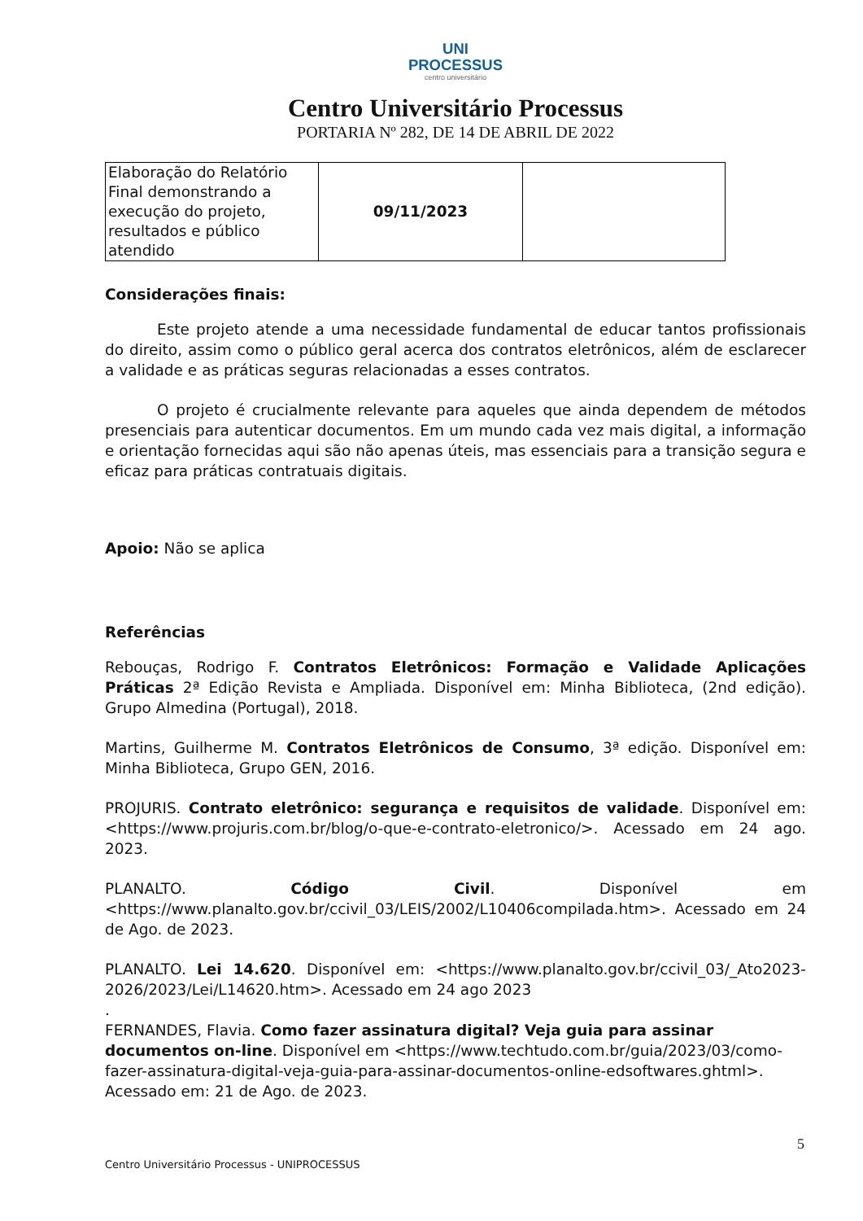UNI
PROCESSUS
centro universitário
Centro Universitário Processus
PORTARIA Nº 282, DE 14 DE ABRIL DE 2022
| Elaboração do Relatório Final demonstrando a execução do projeto, resultados e público atendido | 09/11/2023 | |
Considerações finais:
Este projeto atende a uma necessidade fundamental de educar tantos profissionais do direito, assim como o público geral acerca dos contratos eletrônicos, além de esclarecer a validade e as práticas seguras relacionadas a esses contratos.
O projeto é crucialmente relevante para aqueles que ainda dependem de métodos presenciais para autenticar documentos. Em um mundo cada vez mais digital, a informação e orientação fornecidas aqui são não apenas úteis, mas essenciais para a transição segura e eficaz para práticas contratuais digitais.
Apoio: Não se aplica
Referências
Rebouças, Rodrigo F. Contratos Eletrônicos: Formação e Validade Aplicações Práticas 2ª Edição Revista e Ampliada. Disponível em: Minha Biblioteca, (2nd edição). Grupo Almedina (Portugal), 2018.
Martins, Guilherme M. Contratos Eletrônicos de Consumo, 3ª edição. Disponível em: Minha Biblioteca, Grupo GEN, 2016.
PROJURIS. Contrato eletrônico: segurança e requisitos de validade. Disponível em: <https://www.projuris.com.br/blog/o-que-e-contrato-eletronico/>. Acessado em 24 ago. 2023.
PLANALTO. Código Civil. Disponível em <https://www.planalto.gov.br/ccivil_03/LEIS/2002/L10406compilada.htm>. Acessado em 24 de Ago. de 2023.
PLANALTO. Lei 14.620. Disponível em: <https://www.planalto.gov.br/ccivil_03/_Ato2023-2026/2023/Lei/L14620.htm>. Acessado em 24 ago 2023
.
FERNANDES, Flavia. Como fazer assinatura digital? Veja guia para assinar documentos on-line. Disponível em <https://www.techtudo.com.br/guia/2023/03/como-fazer-assinatura-digital-veja-guia-para-assinar-documentos-online-edsoftwares.ghtml>.
Acessado em: 21 de Ago. de 2023.
5
Centro Universitário Processus - UNIPROCESSUS